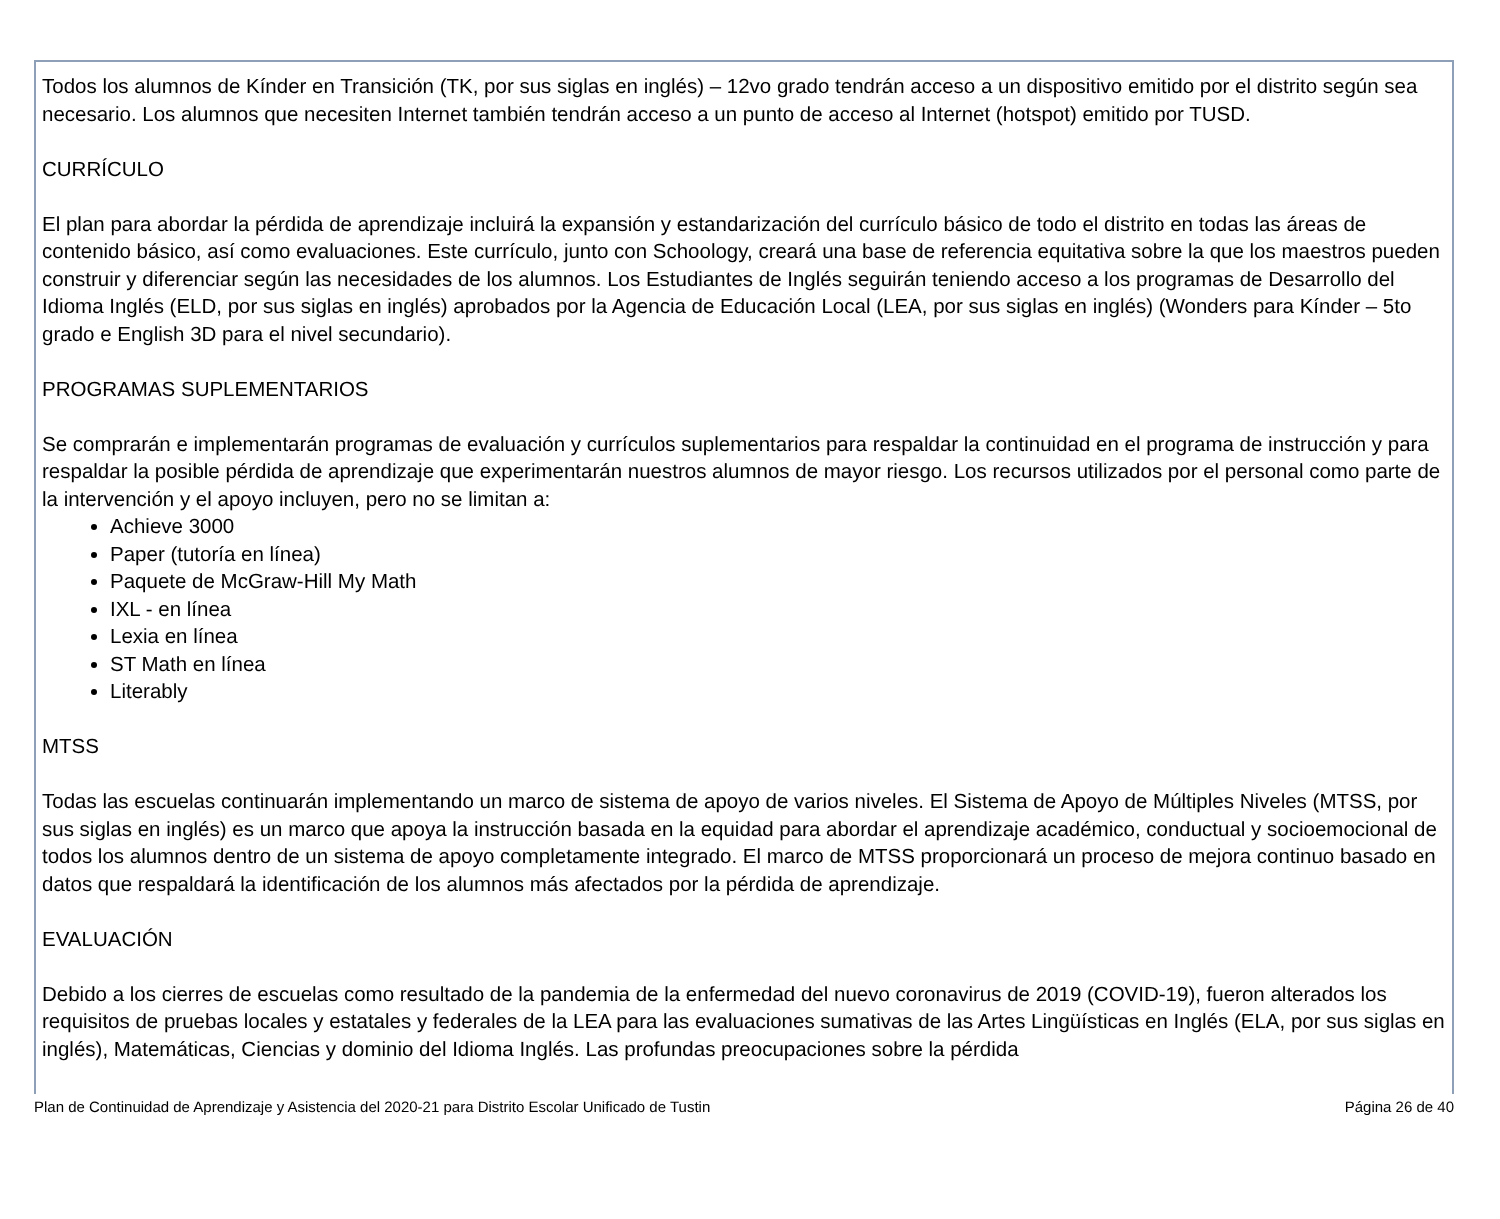Todos los alumnos de Kínder en Transición (TK, por sus siglas en inglés) – 12vo grado tendrán acceso a un dispositivo emitido por el distrito según sea necesario. Los alumnos que necesiten Internet también tendrán acceso a un punto de acceso al Internet (hotspot) emitido por TUSD.
CURRÍCULO
El plan para abordar la pérdida de aprendizaje incluirá la expansión y estandarización del currículo básico de todo el distrito en todas las áreas de contenido básico, así como evaluaciones. Este currículo, junto con Schoology, creará una base de referencia equitativa sobre la que los maestros pueden construir y diferenciar según las necesidades de los alumnos. Los Estudiantes de Inglés seguirán teniendo acceso a los programas de Desarrollo del Idioma Inglés (ELD, por sus siglas en inglés) aprobados por la Agencia de Educación Local (LEA, por sus siglas en inglés) (Wonders para Kínder – 5to grado e English 3D para el nivel secundario).
PROGRAMAS SUPLEMENTARIOS
Se comprarán e implementarán programas de evaluación y currículos suplementarios para respaldar la continuidad en el programa de instrucción y para respaldar la posible pérdida de aprendizaje que experimentarán nuestros alumnos de mayor riesgo. Los recursos utilizados por el personal como parte de la intervención y el apoyo incluyen, pero no se limitan a:
Achieve 3000
Paper (tutoría en línea)
Paquete de McGraw-Hill My Math
IXL - en línea
Lexia en línea
ST Math en línea
Literably
MTSS
Todas las escuelas continuarán implementando un marco de sistema de apoyo de varios niveles. El Sistema de Apoyo de Múltiples Niveles (MTSS, por sus siglas en inglés) es un marco que apoya la instrucción basada en la equidad para abordar el aprendizaje académico, conductual y socioemocional de todos los alumnos dentro de un sistema de apoyo completamente integrado. El marco de MTSS proporcionará un proceso de mejora continuo basado en datos que respaldará la identificación de los alumnos más afectados por la pérdida de aprendizaje.
EVALUACIÓN
Debido a los cierres de escuelas como resultado de la pandemia de la enfermedad del nuevo coronavirus de 2019 (COVID-19), fueron alterados los requisitos de pruebas locales y estatales y federales de la LEA para las evaluaciones sumativas de las Artes Lingüísticas en Inglés (ELA, por sus siglas en inglés), Matemáticas, Ciencias y dominio del Idioma Inglés. Las profundas preocupaciones sobre la pérdida
Plan de Continuidad de Aprendizaje y Asistencia del 2020-21 para Distrito Escolar Unificado de Tustin Página 26 de 40